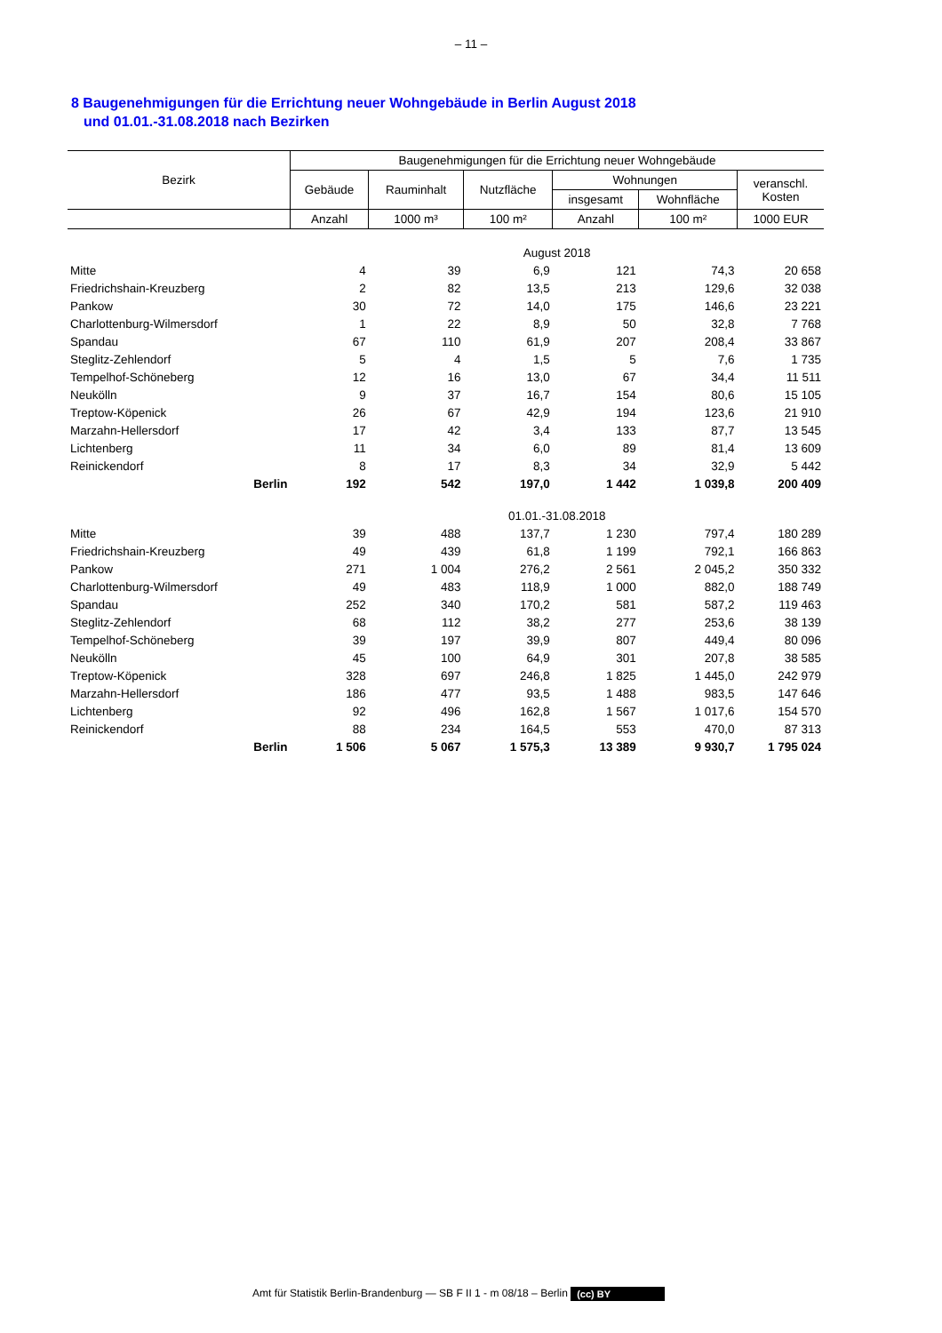– 11 –
8 Baugenehmigungen für die Errichtung neuer Wohngebäude in Berlin August 2018
und 01.01.-31.08.2018 nach Bezirken
| Bezirk | Baugenehmigungen für die Errichtung neuer Wohngebäude | | | | | |
| --- | --- | --- | --- | --- | --- | --- |
| | Gebäude | Rauminhalt | Nutzfläche | Wohnungen | | veranschl. Kosten |
| | | | | insgesamt | Wohnfläche | |
| | Anzahl | 1000 m³ | 100 m² | Anzahl | 100 m² | 1000 EUR |
| | August 2018 | | | | | |
| Mitte | 4 | 39 | 6,9 | 121 | 74,3 | 20 658 |
| Friedrichshain-Kreuzberg | 2 | 82 | 13,5 | 213 | 129,6 | 32 038 |
| Pankow | 30 | 72 | 14,0 | 175 | 146,6 | 23 221 |
| Charlottenburg-Wilmersdorf | 1 | 22 | 8,9 | 50 | 32,8 | 7 768 |
| Spandau | 67 | 110 | 61,9 | 207 | 208,4 | 33 867 |
| Steglitz-Zehlendorf | 5 | 4 | 1,5 | 5 | 7,6 | 1 735 |
| Tempelhof-Schöneberg | 12 | 16 | 13,0 | 67 | 34,4 | 11 511 |
| Neukölln | 9 | 37 | 16,7 | 154 | 80,6 | 15 105 |
| Treptow-Köpenick | 26 | 67 | 42,9 | 194 | 123,6 | 21 910 |
| Marzahn-Hellersdorf | 17 | 42 | 3,4 | 133 | 87,7 | 13 545 |
| Lichtenberg | 11 | 34 | 6,0 | 89 | 81,4 | 13 609 |
| Reinickendorf | 8 | 17 | 8,3 | 34 | 32,9 | 5 442 |
| Berlin | 192 | 542 | 197,0 | 1 442 | 1 039,8 | 200 409 |
| | 01.01.-31.08.2018 | | | | | |
| Mitte | 39 | 488 | 137,7 | 1 230 | 797,4 | 180 289 |
| Friedrichshain-Kreuzberg | 49 | 439 | 61,8 | 1 199 | 792,1 | 166 863 |
| Pankow | 271 | 1 004 | 276,2 | 2 561 | 2 045,2 | 350 332 |
| Charlottenburg-Wilmersdorf | 49 | 483 | 118,9 | 1 000 | 882,0 | 188 749 |
| Spandau | 252 | 340 | 170,2 | 581 | 587,2 | 119 463 |
| Steglitz-Zehlendorf | 68 | 112 | 38,2 | 277 | 253,6 | 38 139 |
| Tempelhof-Schöneberg | 39 | 197 | 39,9 | 807 | 449,4 | 80 096 |
| Neukölln | 45 | 100 | 64,9 | 301 | 207,8 | 38 585 |
| Treptow-Köpenick | 328 | 697 | 246,8 | 1 825 | 1 445,0 | 242 979 |
| Marzahn-Hellersdorf | 186 | 477 | 93,5 | 1 488 | 983,5 | 147 646 |
| Lichtenberg | 92 | 496 | 162,8 | 1 567 | 1 017,6 | 154 570 |
| Reinickendorf | 88 | 234 | 164,5 | 553 | 470,0 | 87 313 |
| Berlin | 1 506 | 5 067 | 1 575,3 | 13 389 | 9 930,7 | 1 795 024 |
Amt für Statistik Berlin-Brandenburg — SB F II 1 - m 08/18 – Berlin (cc) BY